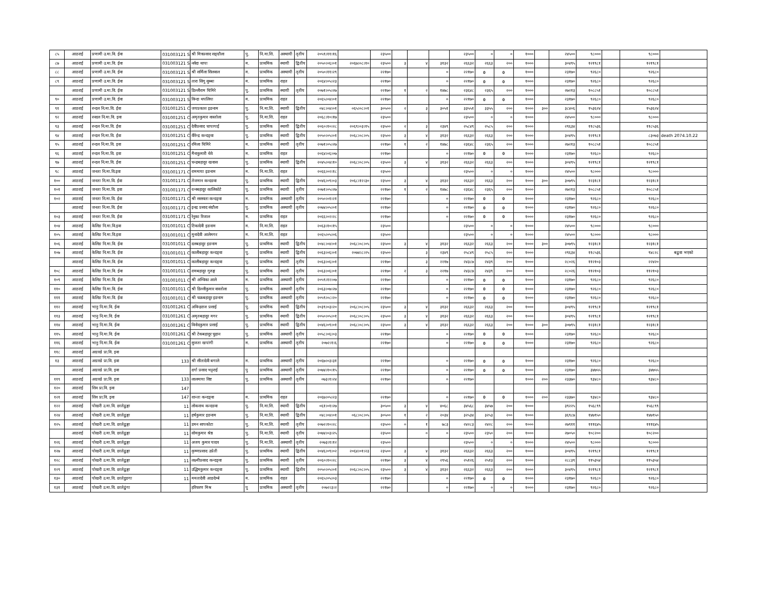| ८५ | आठराई | प्रणामी उ.मा.वि. ईवा | 031003121 S | श्री मित्रप्रसाद सङ्ग्रौला | पु. | नि.मा.शि. | अस्थायी | तृतीय | २०५९।११।१६ | | २३५०० | | | | २३५०० | ० | ० | १००० | | २४५०० | ९८००० | | ९८००० | |
| ८७ | आठराई | प्रणामी उ.मा.वि. ईवा | 031003121 S | नर्वदा थापा | म. | प्राथमिक | स्थायी | द्वितीय | २०५०।०६।०१ | २०६७।०८।१० | २३५०० | ३ | ४ | ३१३२ | २६६३२ | २६६३ | २०० | १००० | | ३०४९५ | १२१९८१ | | १२१९८१ | |
| ८८ | आठराई | प्रणामी उ.मा.वि. ईवा | 031003121 S | श्री सर्मिला सिलवाल | म. | प्राथमिक | अस्थायी | तृतीय | २०५०।११।२९ | | २२१७० | | | ० | २२१७० | 0 | 0 | १००० | | २३१७० | ९२६८० | | ९२६८० | |
| ८९ | आठराई | प्रणामी उ.मा.वि. ईवा | 031003121 S | तारा सिगु सुब्बा | म. | प्राथमिक | राहत | | २०६४।०५।२३ | | २२१७० | | | ० | २२१७० | 0 | 0 | १००० | | २३१७० | ९२६८० | | ९२६८० | |
| | आठराई | प्रणामी उ.मा.वि. ईवा | 031003121 S | डिल्लीराम घिमिरे | पु. | प्राथमिक | स्थायी | तृतीय | २०७१।०५।२७ | | २२१७० | १ | २ | १४७८ | २३६४८ | २३६५ | २०० | १००० | | २७२१३ | १०८८५१ | | १०८८५१ | |
| ९० | आठराई | प्रणामी उ.मा.वि. ईवा | 031003121 S | विन्दा थपलिया | म. | प्राथमिक | राहत | | २०६५।०४।०१ | | २२१७० | | | ० | २२१७० | 0 | 0 | १००० | | २३१७० | ९२६८० | | ९२६८० | |
| ९१ | आठराई | रन्दल नि.मा.वि. ईवा | 031001251 C | जयप्रकाश इङनाम | पु. | नि.मा.शि. | स्थायी | द्वितीय | ०४८।०४।०१ | ०६५।०८।०१ | ३०५०० | २ | ३ | ३०५१ | ३३५५१ | ३३५५ | २०० | १००० | ३०० | ३८४०६ | १५३६२४ | | १५३६२४ | |
| ९२ | आठराई | रनदल नि.मा.वि. इवा | 031001251 C | अमृतकुमार वास्तोला | पु. | नि.मा.शि. | राहत | | २०६८।१०।१७ | | २३५०० | | | | २३५०० | ० | ० | १००० | | २४५०० | ९८००० | | ९८००० | |
| ९३ | आठराई | रन्दल नि.मा.वि. ईवा | 031001251 C | देवीप्रसाद चापागाई | पु. | प्राथमिक | स्थायी | द्वितीय | २०६०।१०।२८ | २०६९।०३।१५ | २३५०० | २ | ३ | २३४९ | २५८४९ | २५८५ | २०० | १००० | | २९६३४ | ११८५३६ | | ११८५३६ | |
| ९४ | आठराई | रन्दल नि.मा.वि. ईवा | 031001251 C | वीरेन्द्र कन्दङ्वा | पु. | प्राथमिक | स्थायी | द्वितीय | २०५०।०५।०१ | २०६८।०८।०५ | २३५०० | ३ | ४ | ३१३२ | २६६३२ | २६६३ | २०० | १००० | | ३०४९५ | १२१९८१ | | ८३०७३ | death 2074.10.22 |
| ९५ | आठराई | रन्दल नि.मा.वि. इवा | 031001251 C | रमिला घिमिरे | म. | प्राथमिक | स्थायी | तृतीय | २०७१।०५।२७ | | २२१७० | १ | २ | १४७८ | २३६४८ | २३६५ | २०० | १००० | | २७२१३ | १०८८५१ | | १०८८५१ | |
| ९६ | आठराई | रन्दल नि.मा.वि. इवा | 031001251 C | मैनाकुमारी थेवे | म. | प्राथमिक | राहत | | २०६४।०६।०७ | | २२१७० | | | ० | २२१७० | 0 | 0 | १००० | | २३१७० | ९२६८० | | ९२६८० | |
| ९७ | आठराई | रन्दल नि.मा.वि. ईवा | 031001251 C | चन्द्रबहादुर खवास | पु. | प्राथमिक | स्थायी | द्वितीय | २०४५।०४।१० | २०६८।०८।०५ | २३५०० | ३ | ४ | ३१३२ | २६६३२ | २६६३ | २०० | १००० | | ३०४९५ | १२१९८१ | | १२१९८१ | |
| ९८ | आठराई | जनता नि.मा.वि.इवा | 031001171 C | राममाया इङनाम | म. | नि.मा.शि. | राहत | | २०६६।०२।१८ | | २३५०० | | | | २३५०० | ० | ० | १००० | | २४५०० | ९८००० | | ९८००० | |
| १०० | आठराई | जनता नि.मा.वि. ईवा | 031001171 C | तेजमान कन्दङवा | पु. | प्राथमिक | स्थायी | द्वितीय | २०४६।०९।०३ | २०६८।१२।३० | २३५०० | ३ | ४ | ३१३२ | २६६३२ | २६६३ | २०० | १००० | ३०० | ३०७९५ | १२३१८१ | | १२३१८१ | |
| १०१ | आठराई | जनता नि.मा.वि. इवा | 031001171 C | रत्नबहादुर कालिकोटे | पु. | प्राथमिक | स्थायी | तृतीय | २०७१।०५।२७ | | २२१७० | १ | २ | १४७८ | २३६४८ | २३६५ | २०० | १००० | | २७२१३ | १०८८५१ | | १०८८५१ | |
| १०२ | आठराई | जनता नि.मा.वि. ईवा | 031001171 C | श्री सरस्वता कन्दङ्वा | म. | प्राथमिक | अस्थायी | तृतीय | २०५०।०१।२१ | | २२१७० | | | ० | २२१७० | 0 | 0 | १००० | | २३१७० | ९२६८० | | ९२६८० | |
| | आठराई | जनता नि.मा.वि. ईवा | 031001171 C | इनद्र प्रसाद संग्रौला | पु. | प्राथमिक | अस्थायी | तृतीय | २०७४।०५।०१ | | २२१७० | | | ० | २२१७० | 0 | 0 | १००० | | २३१७० | ९२६८० | | ९२६८० | |
| १०३ | आठराई | जनता नि.मा.वि. ईवा | 031001171 C | रेनुका रिजाल | म. | प्राथमिक | राहत | | २०६६।०२।२८ | | २२१७० | | | ० | २२१७० | 0 | 0 | १००० | | २३१७० | ९२६८० | | ९२६८० | |
| १०४ | आठराई | केलिङ नि.मा.वि.इवा | 031001011 C | टिकादेवी इङनाम | म. | नि.मा.शि. | राहत | | २०६३।१०।१५ | | २३५०० | | | | २३५०० | ० | ० | १००० | | २४५०० | ९८००० | | ९८००० | |
| १०५ | आठराई | केलिङ नि.मा.वि.इवा | 031001011 C | मुनादेवी आलेमगर | म. | नि.मा.शि. | राहत | | २०६५।०५।०६ | | २३५०० | | | | २३५०० | ० | ० | १००० | | २४५०० | ९८००० | | ९८००० | |
| १०६ | आठराई | केलिङ नि.मा.वि. ईवा | 031001011 C | दलबहादुर इङनाम | पु. | प्राथमिक | स्थायी | द्वितीय | २०४८।०४।०१ | २०६८।०८।०५ | २३५०० | ३ | ४ | ३१३२ | २६६३२ | २६६३ | २०० | १००० | ३०० | ३०७९५ | १२३१८१ | | १२३१८१ | |
| १०७ | आठराई | केलिङ नि.मा.वि. ईवा | 031001011 C | कालीबहादुर कन्दङ्वा | पु. | प्राथमिक | स्थायी | द्वितीय | २०६३।०६।०१ | २०७४।८।२५ | २३५०० | | ३ | २३४९ | २५८४९ | २५८५ | २०० | १००० | | २९६३४ | ११८५३६ | | ९४८२८ | बढुवा भएको |
| | आठराई | केलिङ नि.मा.वि. ईवा | 031001011 C | कालीबहादुर कन्दङ्वा | पु. | प्राथमिक | स्थायी | तृतीय | २०६३।०६।०१ | | २२१७० | | ३ | २२१७ | २४३८७ | २४३९ | २०० | १००० | | २८०२६ | ११२१०३ | | २२४२० | |
| १०८ | आठराई | केलिङ नि.मा.वि. ईवा | 031001011 C | रामबहादुर गुरुङ्ग | पु. | प्राथमिक | स्थायी | तृतीय | २०६३।०६।०१ | | २२१७० | २ | ३ | २२१७ | २४३८७ | २४३९ | २०० | १००० | | २८०२६ | ११२१०३ | | ११२१०३ | |
| १०९ | आठराई | केलिङ नि.मा.वि. ईवा | 031001011 C | श्री अम्विका आले | म. | प्राथमिक | अस्थायी | तृतीय | २०५९।१२।०७ | | २२१७० | | | ० | २२१७० | 0 | 0 | १००० | | २३१७० | ९२६८० | | ९२६८० | |
| ११० | आठराई | केलिङ नि.मा.वि. ईवा | 031001011 C | श्री डिल्लीकुमार वास्तोला | पु. | प्राथमिक | अस्थायी | तृतीय | २०६३।०७।२७ | | २२१७० | | | ० | २२१७० | 0 | 0 | १००० | | २३१७० | ९२६८० | | ९२६८० | |
| १११ | आठराई | केलिङ नि.मा.वि. ईवा | 031001011 C | श्री चक्रबहादुर इङनाम | पु. | प्राथमिक | अस्थायी | तृतीय | २०५९।०८।२० | | २२१७० | | | ० | २२१७० | 0 | 0 | १००० | | २३१७० | ९२६८० | | ९२६८० | |
| ११२ | आठराई | भानु नि.मा.वि. ईवा | 031001261 C | अविन्द्रराज प्रसाई | पु. | प्राथमिक | स्थायी | द्वितीय | २०३९।०३।२० | २०६८।०८।०५ | २३५०० | ३ | ४ | ३१३२ | २६६३२ | २६६३ | २०० | १००० | | ३०४९५ | १२१९८१ | | १२१९८१ | |
| ११३ | आठराई | भानु नि.मा.वि. ईवा | 031001261 C | अमृतबहादुर मगर | पु. | प्राथमिक | स्थायी | द्वितीय | २०५०।०५।०१ | २०६८।०८।०५ | २३५०० | ३ | ४ | ३१३२ | २६६३२ | २६६३ | २०० | १००० | | ३०४९५ | १२१९८१ | | १२१९८१ | |
| ११४ | आठराई | भानु नि.मा.वि. ईवा | 031001261 C | विनोदकुमार प्रसाई | पु. | प्राथमिक | स्थायी | द्वितीय | २०४६।०९।०१ | २०६८।०८।०५ | २३५०० | ३ | ४ | ३१३२ | २६६३२ | २६६३ | २०० | १००० | ३०० | ३०७९५ | १२३१८१ | | १२३१८१ | |
| ११५ | आठराई | भानु नि.मा.वि. ईवा | 031001261 C | श्री टेकबहादुर चुहान | पु. | प्राथमिक | अस्थायी | तृतीय | २०५८।०६।०३ | | २२१७० | | | ० | २२१७० | 0 | 0 | १००० | | २३१७० | ९२६८० | | ९२६८० | |
| ११६ | आठराई | भानु नि.मा.वि. ईवा | 031001261 C | सुजता खपांगी | म. | प्राथमिक | अस्थायी | तृतीय | २०७२।१।६ | | २२१७० | | | ० | २२१७० | 0 | 0 | १००० | | २३१७० | ९२६८० | | ९२६८० | |
| ११८ | आठराई | अग्राखे प्रा.वि. इवा | | | | | | | | | | | | | | | | | | | | | | |
| १३ | आठराई | अग्राखे प्रा.वि. इवा | 133 | श्री सीतादेवी बगाले | म. | प्राथमिक | अस्थायी | तृतीय | २०६७।०३।३१ | | २२१७० | | | ० | २२१७० | 0 | 0 | १००० | | २३१७० | ९२६८० | | ९२६८० | |
| | आठराई | अग्राखे प्रा.वि. इवा | | दर्गा प्रसाद भट्टराई | पु | प्राथमिक | अस्थायी | तृतीय | २०७४।१०।१५ | | २२१७० | | | ० | २२१७० | 0 | 0 | १००० | | २३१७० | ३४७५५ | | ३४७५५ | |
| ११९ | आठराई | अग्राखे प्रा.वि. इवा | 133 | लालमाया विष्ट | पु. | प्राथमिक | अस्थायी | तृतीय | ०७३।१।२४ | | २२१७० | | | ० | २२१७० | | | १००० | २०० | २३३७० | ९३४८० | | ९३४८० | |
| १२० | आठराई | शिव प्रा.वि. इवा | 147 | | | | | | | | | | | | | | | | | | | | | |
| १२१ | आठराई | शिव प्रा.वि. इवा | 147 | शान्ता कन्दङ्वा | म. | प्राथमिक | राहत | | २०६७।०५।२३ | | २२१७० | | | ० | २२१७० | 0 | 0 | १००० | २०० | २३३७० | ९३४८० | | ९३४८० | |
| १२२ | आठराई | पोखरी उ.मा.वि. छातेढुङ्गा | 11 | लोकनाथ कन्दङवा | पु. | नि.मा.शि. | स्थायी | द्वितीय | ०६१।०१।२७ | | ३०५०० | ३ | ४ | ४०६८ | ३४५६८ | ३४५७ | २०० | १००० | | ३९२२५ | १५६८९९ | | १५६८९९ | |
| १२४ | आठराई | पोखरी उ.मा.वि. छातेढुङ्गा | 11 | हर्षकुमार इङनाम | पु. | नि.मा.शि. | स्थायी | द्वितीय | ०४८।०४।०१ | ०६८।०८।०५ | ३०५०० | १ | २ | २०३४ | ३२५३४ | ३२५३ | २०० | १००० | | ३६९८७ | १४७९५० | | १४७९५० | |
| १२५ | आठराई | पोखरी उ.मा.वि. छातेढुङ्गा | 11 | डमन सापकोटा | पु. | नि.मा.शि. | स्थायी | तृतीय | २०७२।१०।२८ | | २३५०० | ० | १ | ७८३ | २४२८३ | २४२८ | २०० | १००० | | २७९११ | १११६४५ | | १११६४५ | |
| | आठराई | पोखरी उ.मा.वि. छातेढुङ्गा | 11 | सोमकुमार श्रेष्ठ | पु. | नि.मा.शि. | स्थायी | तृतीय | २०७४।०३।२५ | | २३५०० | | ० | ० | २३५०० | २३५० | २०० | १००० | | २७०५० | १०८२०० | | १०८२०० | |
| १२६ | आठराई | पोखरी उ.मा.वि. छातेढुङ्गा | 11 | अजय कुमार यादव | पु. | नि.मा.शि. | अस्थायी | तृतीय | २०७३।१।१२ | | २३५०० | | | | २३५०० | ० | ० | १००० | | २४५०० | ९८००० | | ९८००० | |
| १२७ | आठराई | पोखरी उ.मा.वि. छातेढुङ्गा | 11 | कृष्णप्रसाद उप्रेती | पु. | प्राथमिक | स्थायी | द्वितीय | २०४६।०९।०२ | २०६४।०१।२३ | २३५०० | ३ | ४ | ३१३२ | २६६३२ | २६६३ | २०० | १००० | | ३०४९५ | १२१९८१ | | १२१९८१ | |
| १२८ | आठराई | पोखरी उ.मा.वि. छातेढुङ्गा | 11 | लक्ष्मीप्रसाद कन्दङ्वा | पु. | प्राथमिक | स्थायी | तृतीय | २०६०।१०।२८ | | २२१७० | ३ | ४ | २९५६ | २५१२६ | २५१३ | २०० | १००० | | २८८३९ | ११५३५४ | | ११५३५४ | |
| १२९ | आठराई | पोखरी उ.मा.वि. छातेढुङ्गा | 11 | उद्धिमकुमार कन्दङ्वा | पु. | प्राथमिक | स्थायी | द्वितीय | २०५०।०५।०१ | २०६८।०८।०५ | २३५०० | ३ | ४ | ३१३२ | २६६३२ | २६६३ | २०० | १००० | | ३०४९५ | १२१९८१ | | १२१९८१ | |
| १३० | आठराई | पोखरी उ.मा.वि. छातेडुङगा | 11 | ममतादेवी आङदेम्बे | म. | प्राथमिक | राहत | | २०६५।०५।०३ | | २२१७० | | | ० | २२१७० | 0 | 0 | १००० | | २३१७० | ९२६८० | | ९२६८० | |
| १३१ | आठराई | पोखरी उ.मा.वि. छातेढुंगा | | हरिचरण मिश्र | पु | प्राथमिक | अस्थायी | तृतीय | २०७२।३।२ | | २२१७० | | | ० | २२१७० | ० | ० | १००० | | २३१७० | ९२६८० | | ९२६८० | |